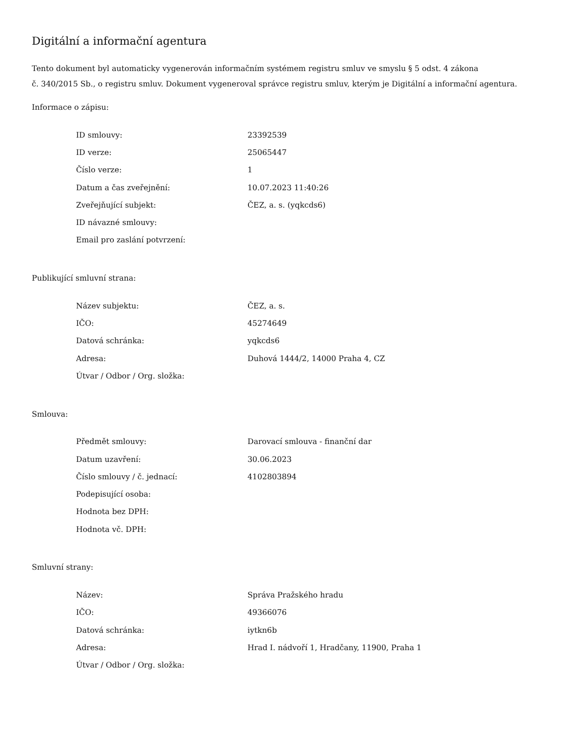Digitální a informační agentura
Tento dokument byl automaticky vygenerován informačním systémem registru smluv ve smyslu § 5 odst. 4 zákona
č. 340/2015 Sb., o registru smluv. Dokument vygeneroval správce registru smluv, kterým je Digitální a informační agentura.
Informace o zápisu:
| ID smlouvy: | 23392539 |
| ID verze: | 25065447 |
| Číslo verze: | 1 |
| Datum a čas zveřejnění: | 10.07.2023 11:40:26 |
| Zveřejňující subjekt: | ČEZ, a. s. (yqkcds6) |
| ID návazné smlouvy: | |
| Email pro zaslání potvrzení: | |
Publikující smluvní strana:
| Název subjektu: | ČEZ, a. s. |
| IČO: | 45274649 |
| Datová schránka: | yqkcds6 |
| Adresa: | Duhová 1444/2, 14000 Praha 4, CZ |
| Útvar / Odbor / Org. složka: | |
Smlouva:
| Předmět smlouvy: | Darovací smlouva - finanční dar |
| Datum uzavření: | 30.06.2023 |
| Číslo smlouvy / č. jednací: | 4102803894 |
| Podepisující osoba: | |
| Hodnota bez DPH: | |
| Hodnota vč. DPH: | |
Smluvní strany:
| Název: | Správa Pražského hradu |
| IČO: | 49366076 |
| Datová schránka: | iytkn6b |
| Adresa: | Hrad I. nádvoří 1, Hradčany, 11900, Praha 1 |
| Útvar / Odbor / Org. složka: | |